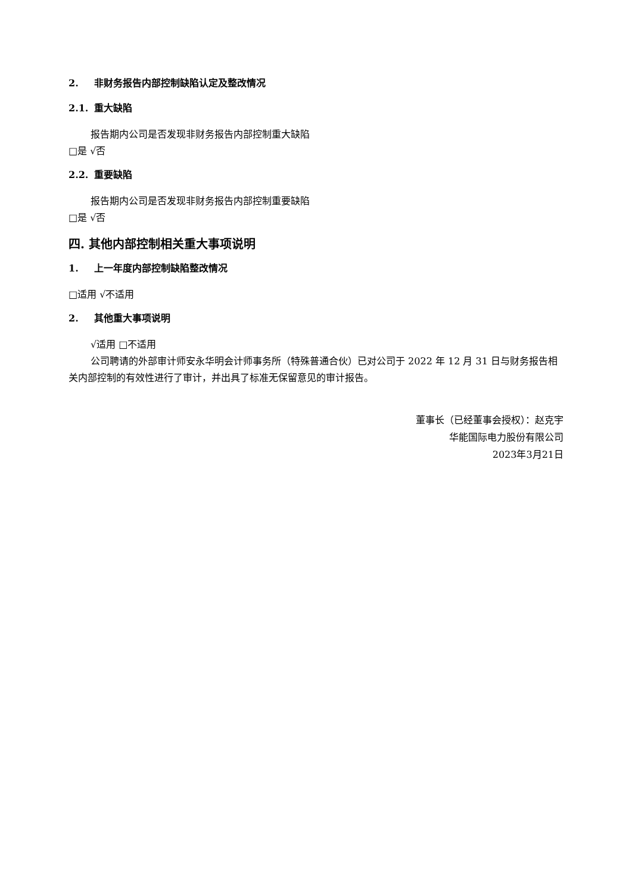2. 非财务报告内部控制缺陷认定及整改情况
2.1. 重大缺陷
报告期内公司是否发现非财务报告内部控制重大缺陷
□是 √否
2.2. 重要缺陷
报告期内公司是否发现非财务报告内部控制重要缺陷
□是 √否
四. 其他内部控制相关重大事项说明
1. 上一年度内部控制缺陷整改情况
□适用 √不适用
2. 其他重大事项说明
√适用 □不适用
公司聘请的外部审计师安永华明会计师事务所（特殊普通合伙）已对公司于 2022 年 12 月 31 日与财务报告相关内部控制的有效性进行了审计，并出具了标准无保留意见的审计报告。
董事长（已经董事会授权）：赵克宇
华能国际电力股份有限公司
2023年3月21日